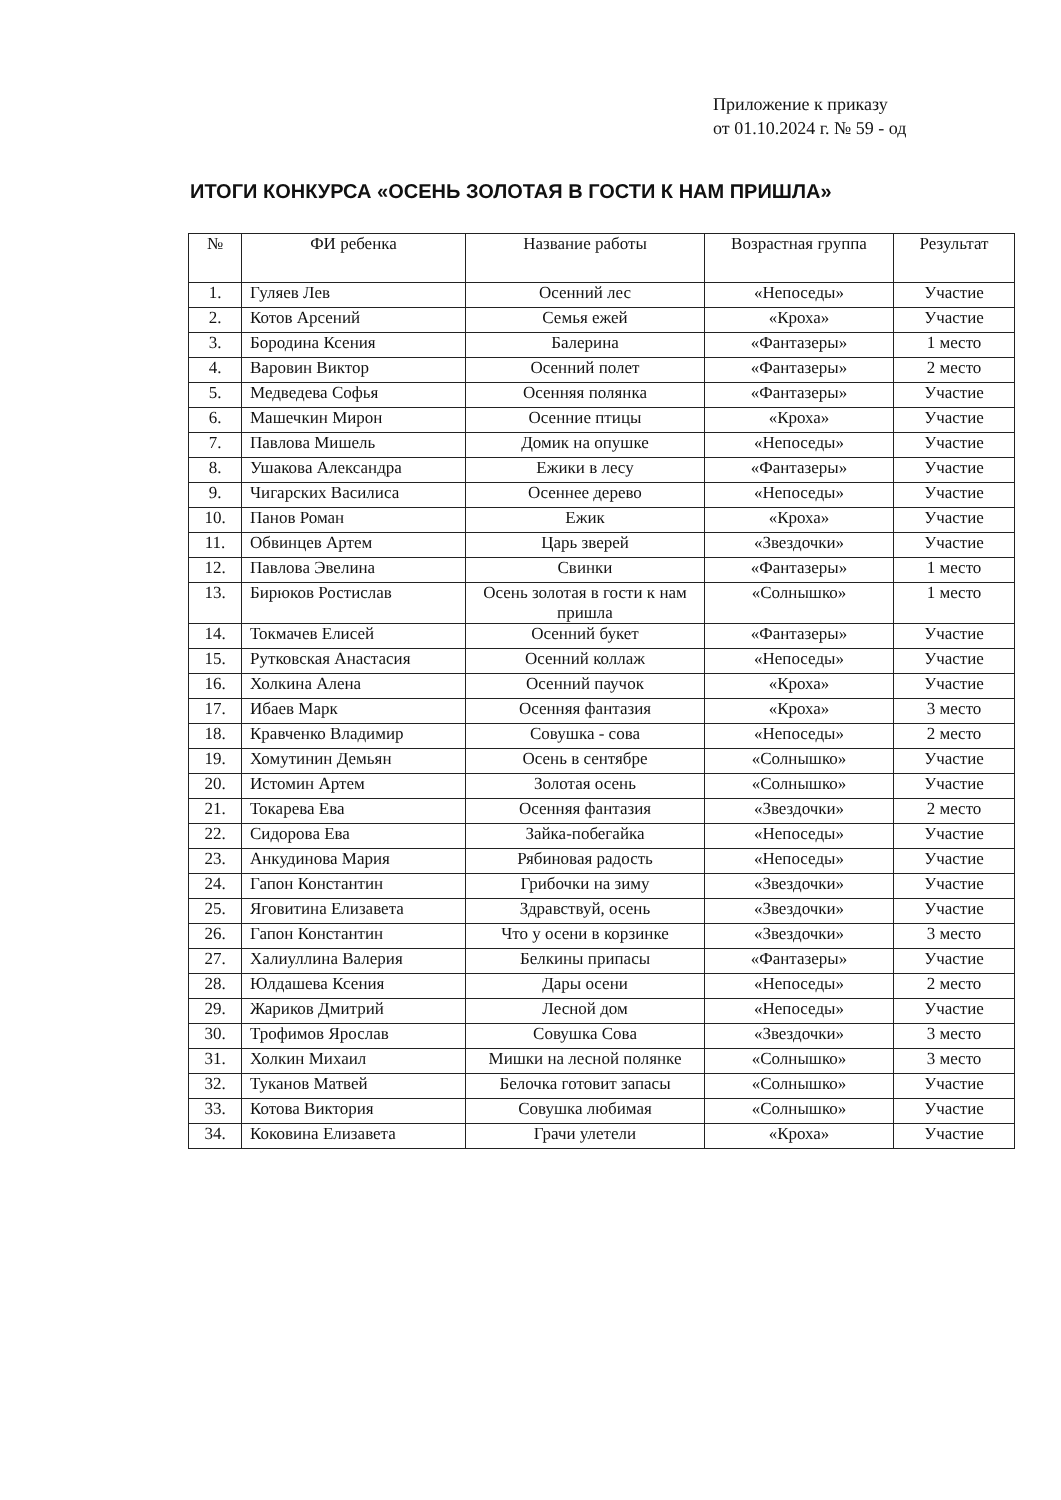Приложение к приказу
от 01.10.2024 г. № 59 - од
ИТОГИ КОНКУРСА «ОСЕНЬ ЗОЛОТАЯ В ГОСТИ К НАМ ПРИШЛА»
| № | ФИ ребенка | Название работы | Возрастная группа | Результат |
| --- | --- | --- | --- | --- |
| 1. | Гуляев Лев | Осенний лес | «Непоседы» | Участие |
| 2. | Котов Арсений | Семья ежей | «Кроха» | Участие |
| 3. | Бородина Ксения | Балерина | «Фантазеры» | 1 место |
| 4. | Варовин Виктор | Осенний полет | «Фантазеры» | 2 место |
| 5. | Медведева Софья | Осенняя полянка | «Фантазеры» | Участие |
| 6. | Машечкин Мирон | Осенние птицы | «Кроха» | Участие |
| 7. | Павлова Мишель | Домик на опушке | «Непоседы» | Участие |
| 8. | Ушакова Александра | Ежики в лесу | «Фантазеры» | Участие |
| 9. | Чигарских Василиса | Осеннее дерево | «Непоседы» | Участие |
| 10. | Панов Роман | Ежик | «Кроха» | Участие |
| 11. | Обвинцев Артем | Царь зверей | «Звездочки» | Участие |
| 12. | Павлова Эвелина | Свинки | «Фантазеры» | 1 место |
| 13. | Бирюков Ростислав | Осень золотая в гости к нам пришла | «Солнышко» | 1 место |
| 14. | Токмачев Елисей | Осенний букет | «Фантазеры» | Участие |
| 15. | Рутковская Анастасия | Осенний коллаж | «Непоседы» | Участие |
| 16. | Холкина Алена | Осенний паучок | «Кроха» | Участие |
| 17. | Ибаев Марк | Осенняя фантазия | «Кроха» | 3 место |
| 18. | Кравченко Владимир | Совушка - сова | «Непоседы» | 2 место |
| 19. | Хомутинин Демьян | Осень в сентябре | «Солнышко» | Участие |
| 20. | Истомин Артем | Золотая осень | «Солнышко» | Участие |
| 21. | Токарева Ева | Осенняя фантазия | «Звездочки» | 2 место |
| 22. | Сидорова Ева | Зайка-побегайка | «Непоседы» | Участие |
| 23. | Анкудинова Мария | Рябиновая радость | «Непоседы» | Участие |
| 24. | Гапон Константин | Грибочки на зиму | «Звездочки» | Участие |
| 25. | Яговитина Елизавета | Здравствуй, осень | «Звездочки» | Участие |
| 26. | Гапон Константин | Что у осени в корзинке | «Звездочки» | 3 место |
| 27. | Халиуллина Валерия | Белкины припасы | «Фантазеры» | Участие |
| 28. | Юлдашева Ксения | Дары осени | «Непоседы» | 2 место |
| 29. | Жариков Дмитрий | Лесной дом | «Непоседы» | Участие |
| 30. | Трофимов Ярослав | Совушка Сова | «Звездочки» | 3 место |
| 31. | Холкин Михаил | Мишки на лесной полянке | «Солнышко» | 3 место |
| 32. | Туканов Матвей | Белочка готовит запасы | «Солнышко» | Участие |
| 33. | Котова Виктория | Совушка любимая | «Солнышко» | Участие |
| 34. | Коковина Елизавета | Грачи улетели | «Кроха» | Участие |